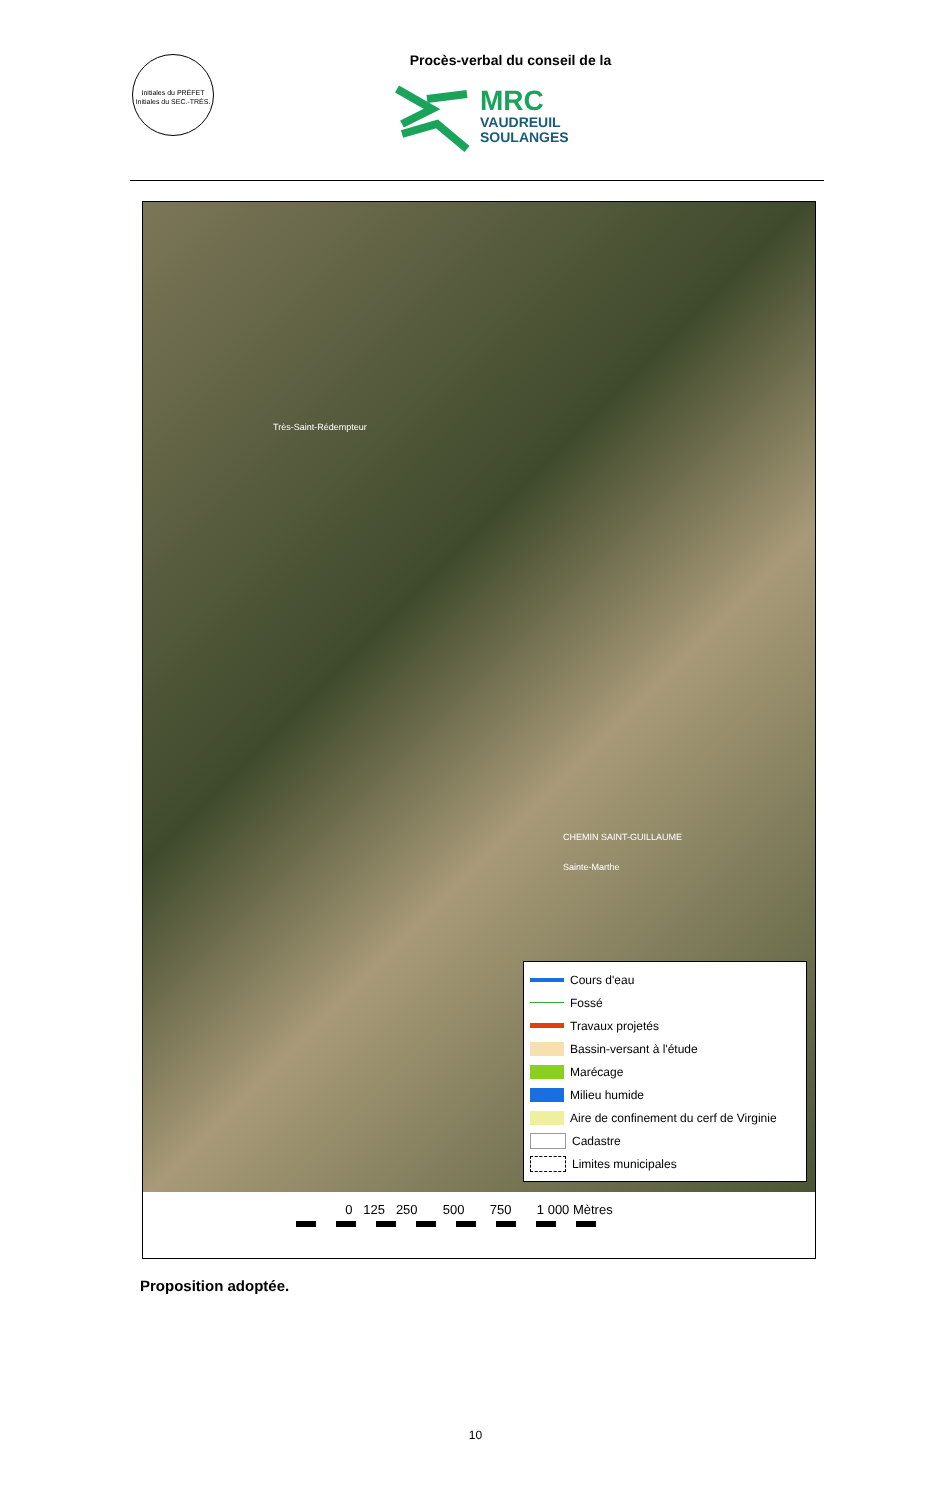Initiales du PRÉFET
Initiales du SEC.-TRÉS.
Procès-verbal du conseil de la
MRC
VAUDREUIL
SOULANGES
Très-Saint-Rédempteur
CHEMIN SAINT-GUILLAUME
Sainte-Marthe
Cours d'eau
Fossé
Travaux projetés
Bassin-versant à l'étude
Marécage
Milieu humide
Aire de confinement du cerf de Virginie
Cadastre
Limites municipales
0 125 250 500 750 1 000 Mètres
Proposition adoptée.
10